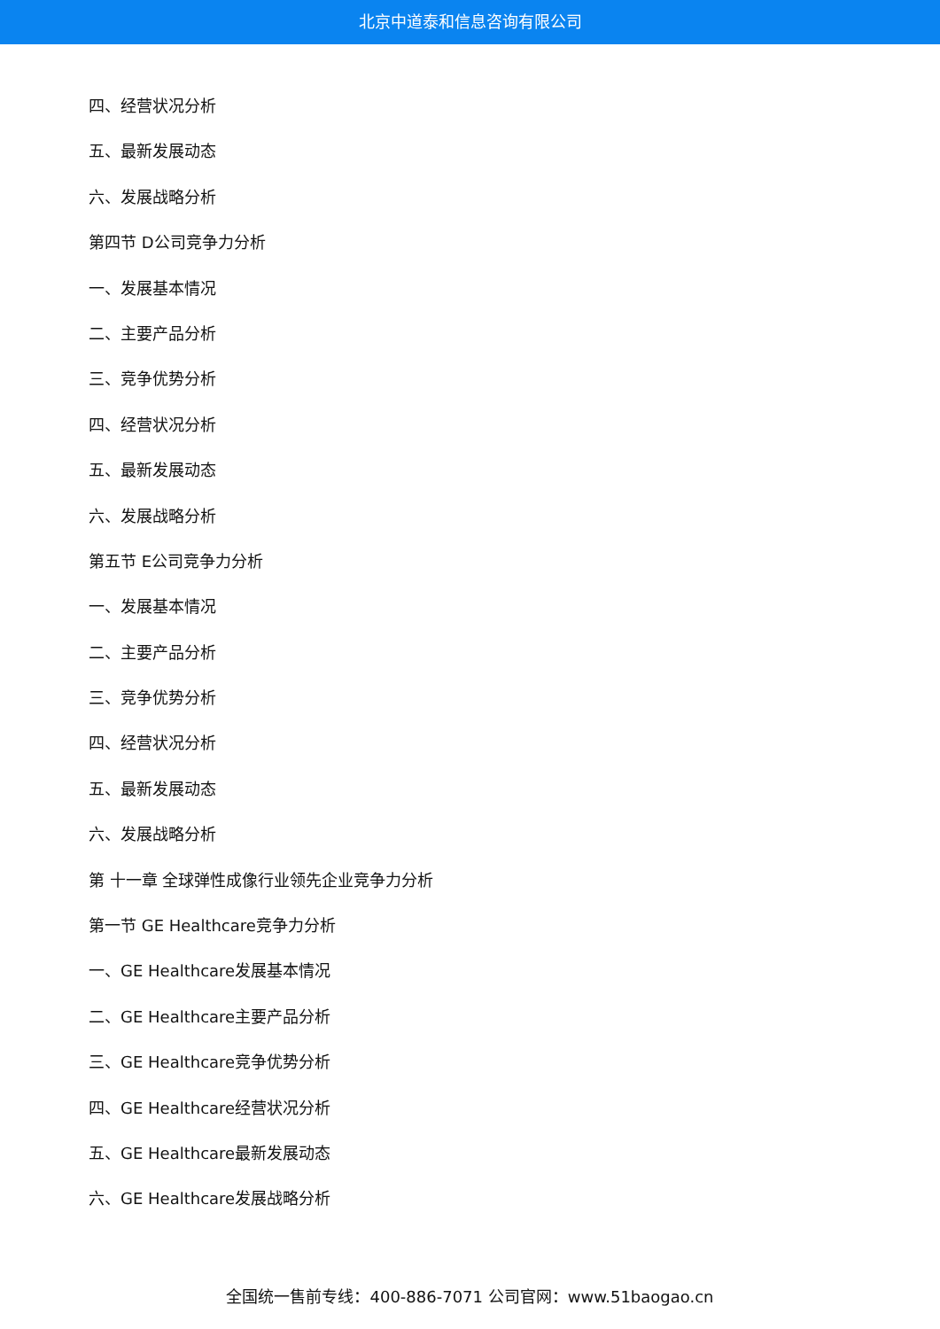北京中道泰和信息咨询有限公司
四、经营状况分析
五、最新发展动态
六、发展战略分析
第四节 D公司竞争力分析
一、发展基本情况
二、主要产品分析
三、竞争优势分析
四、经营状况分析
五、最新发展动态
六、发展战略分析
第五节 E公司竞争力分析
一、发展基本情况
二、主要产品分析
三、竞争优势分析
四、经营状况分析
五、最新发展动态
六、发展战略分析
第 十一章 全球弹性成像行业领先企业竞争力分析
第一节 GE Healthcare竞争力分析
一、GE Healthcare发展基本情况
二、GE Healthcare主要产品分析
三、GE Healthcare竞争优势分析
四、GE Healthcare经营状况分析
五、GE Healthcare最新发展动态
六、GE Healthcare发展战略分析
全国统一售前专线：400-886-7071 公司官网：www.51baogao.cn